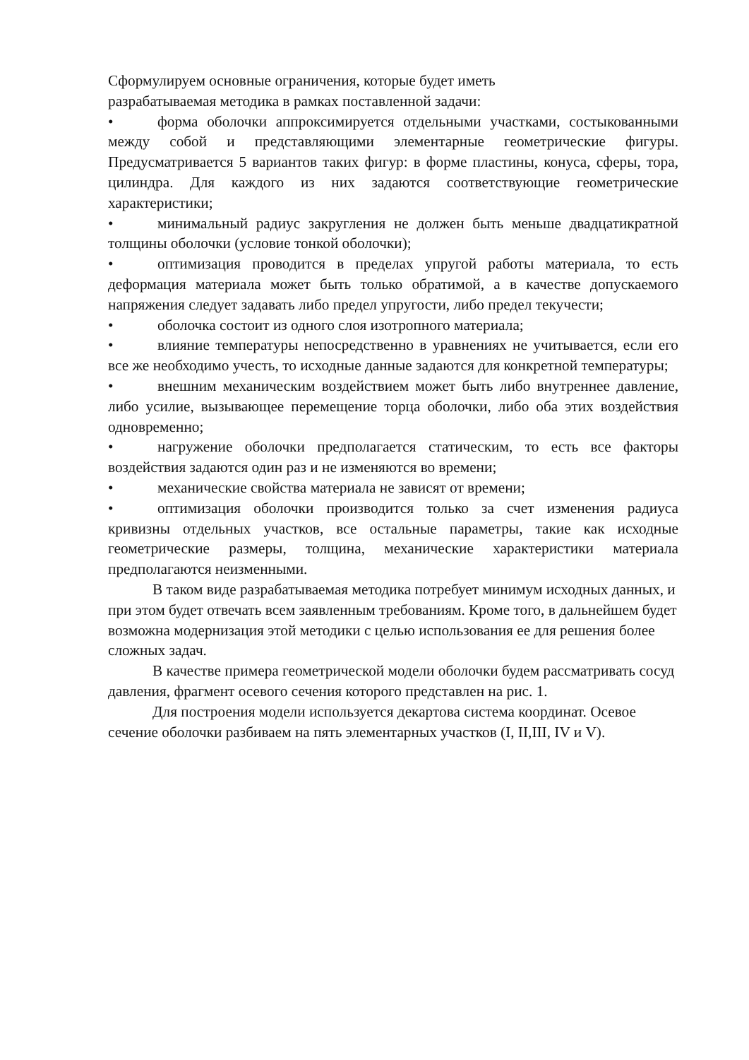Сформулируем основные ограничения, которые будет иметь
разрабатываемая методика в рамках поставленной задачи:
• форма оболочки аппроксимируется отдельными участками, состыкованными между собой и представляющими элементарные геометрические фигуры. Предусматривается 5 вариантов таких фигур: в форме пластины, конуса, сферы, тора, цилиндра. Для каждого из них задаются соответствующие геометрические характеристики;
• минимальный радиус закругления не должен быть меньше двадцатикратной толщины оболочки (условие тонкой оболочки);
• оптимизация проводится в пределах упругой работы материала, то есть деформация материала может быть только обратимой, а в качестве допускаемого напряжения следует задавать либо предел упругости, либо предел текучести;
• оболочка состоит из одного слоя изотропного материала;
• влияние температуры непосредственно в уравнениях не учитывается, если его все же необходимо учесть, то исходные данные задаются для конкретной температуры;
• внешним механическим воздействием может быть либо внутреннее давление, либо усилие, вызывающее перемещение торца оболочки, либо оба этих воздействия одновременно;
• нагружение оболочки предполагается статическим, то есть все факторы воздействия задаются один раз и не изменяются во времени;
• механические свойства материала не зависят от времени;
• оптимизация оболочки производится только за счет изменения радиуса кривизны отдельных участков, все остальные параметры, такие как исходные геометрические размеры, толщина, механические характеристики материала предполагаются неизменными.
В таком виде разрабатываемая методика потребует минимум исходных данных, и при этом будет отвечать всем заявленным требованиям. Кроме того, в дальнейшем будет возможна модернизация этой методики с целью использования ее для решения более сложных задач.
В качестве примера геометрической модели оболочки будем рассматривать сосуд давления, фрагмент осевого сечения которого представлен на рис. 1.
Для построения модели используется декартова система координат. Осевое сечение оболочки разбиваем на пять элементарных участков (I, II,III, IV и V).